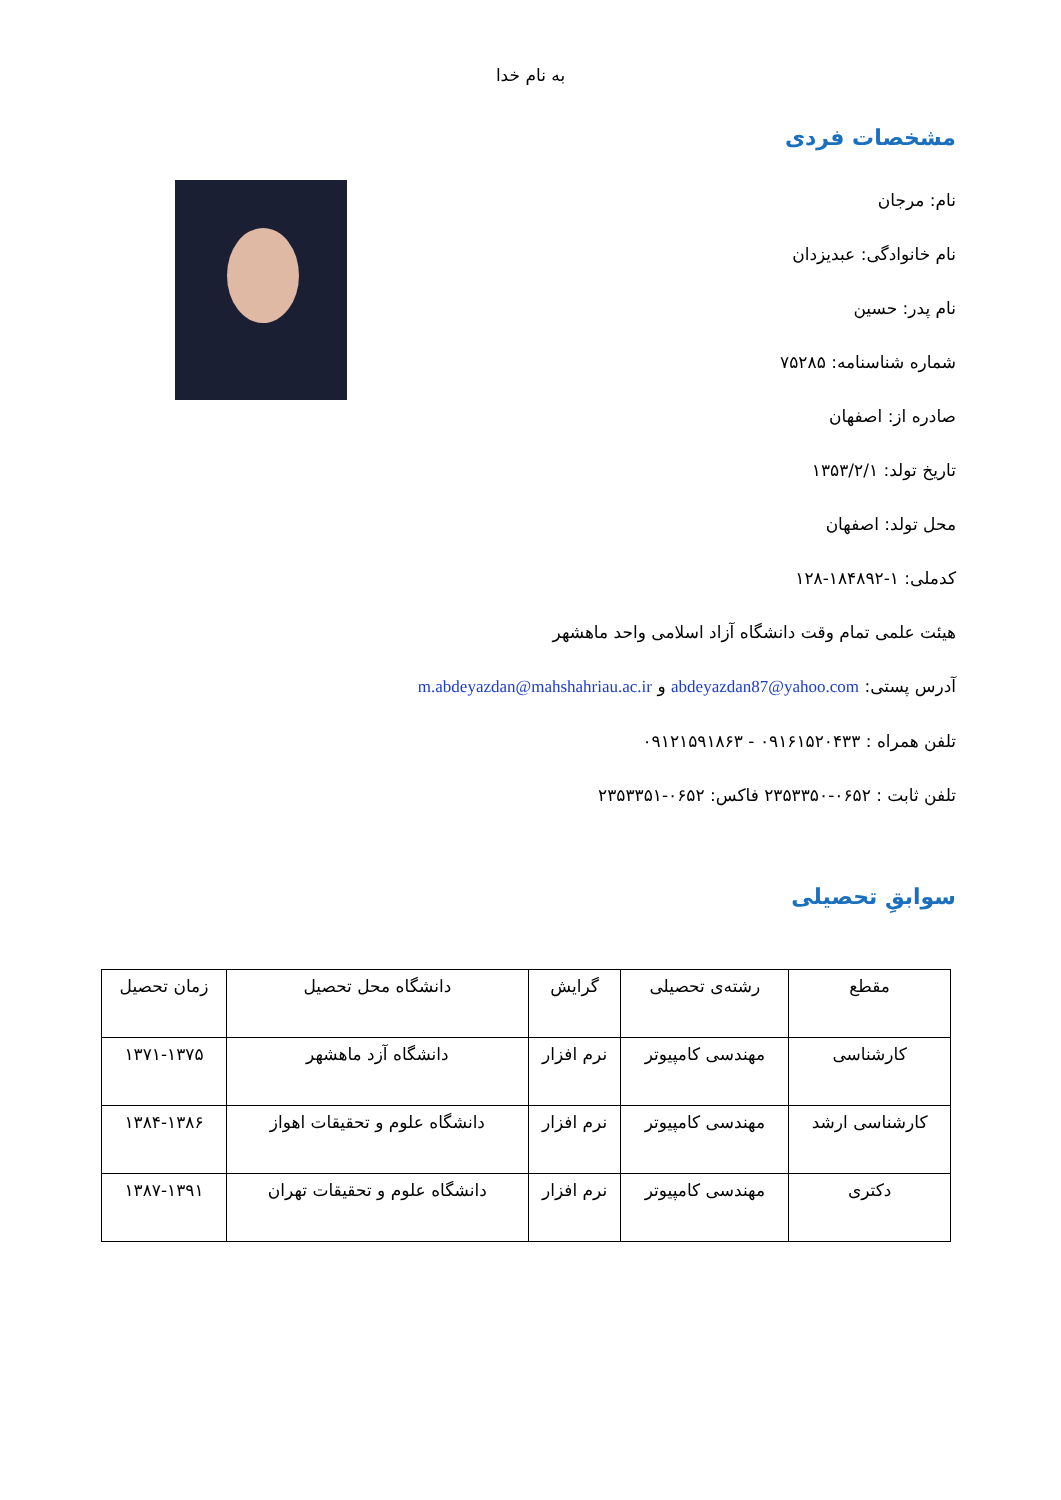به نام خدا
مشخصات فردی
نام: مرجان
نام خانوادگی: عبدیزدان
نام پدر: حسین
شماره شناسنامه: ۷۵۲۸۵
صادره از: اصفهان
تاریخ تولد: ۱۳۵۳/۲/۱
محل تولد: اصفهان
کدملی: ۱-۱۸۴۸۹۲-۱۲۸
هیئت علمی تمام وقت دانشگاه آزاد اسلامی واحد ماهشهر
آدرس پستی: abdeyazdan87@yahoo.com و m.abdeyazdan@mahshahriau.ac.ir
تلفن همراه : ۰۹۱۶۱۵۲۰۴۳۳ - ۰۹۱۲۱۵۹۱۸۶۳
تلفن ثابت : ۰۶۵۲-۲۳۵۳۳۵۰ فاکس: ۰۶۵۲-۲۳۵۳۳۵۱
سوابقِ تحصیلی
| مقطع | رشته‌ی تحصیلی | گرایش | دانشگاه محل تحصیل | زمان تحصیل |
| کارشناسی | مهندسی کامپیوتر | نرم افزار | دانشگاه آزد ماهشهر | ۱۳۷۱-۱۳۷۵ |
| کارشناسی ارشد | مهندسی کامپیوتر | نرم افزار | دانشگاه علوم و تحقیقات اهواز | ۱۳۸۴-۱۳۸۶ |
| دکتری | مهندسی کامپیوتر | نرم افزار | دانشگاه علوم و تحقیقات تهران | ۱۳۸۷-۱۳۹۱ |